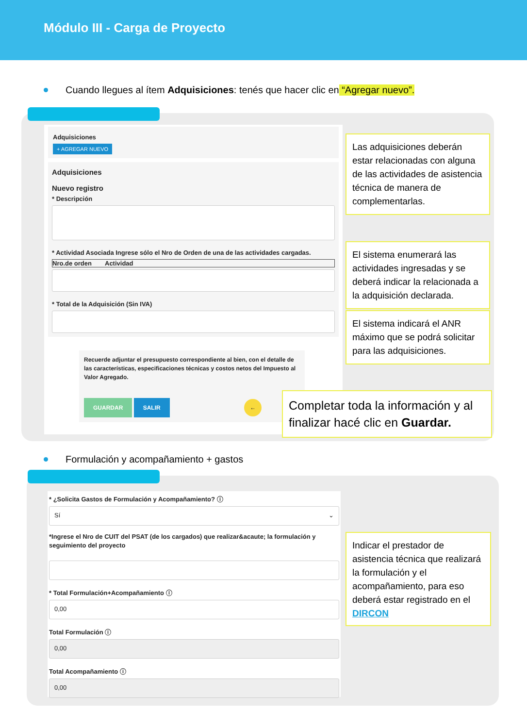Módulo III - Carga de Proyecto
Cuando llegues al ítem Adquisiciones: tenés que hacer clic en “Agregar nuevo”.
Adquisiciones
+ AGREGAR NUEVO
Adquisiciones
Nuevo registro
* Descripción
* Actividad Asociada Ingrese sólo el Nro de Orden de una de las actividades cargadas.
Nro.de orden Actividad
* Total de la Adquisición (Sin IVA)
Recuerde adjuntar el presupuesto correspondiente al bien, con el detalle de las características, especificaciones técnicas y costos netos del Impuesto al Valor Agregado.
GUARDAR SALIR ←
Las adquisiciones deberán estar relacionadas con alguna de las actividades de asistencia técnica de manera de complementarlas.
El sistema enumerará las actividades ingresadas y se deberá indicar la relacionada a la adquisición declarada.
El sistema indicará el ANR máximo que se podrá solicitar para las adquisiciones.
Completar toda la información y al finalizar hacé clic en Guardar.
Formulación y acompañamiento + gastos
* ¿Solicita Gastos de Formulación y Acompañamiento? ⓘ
Sí ⌄
*Ingrese el Nro de CUIT del PSAT (de los cargados) que realizar&acaute; la formulación y seguimiento del proyecto
* Total Formulación+Acompañamiento ⓘ
0,00
Total Formulación ⓘ
0,00
Total Acompañamiento ⓘ
0,00
Indicar el prestador de asistencia técnica que realizará la formulación y el acompañamiento, para eso deberá estar registrado en el DIRCON